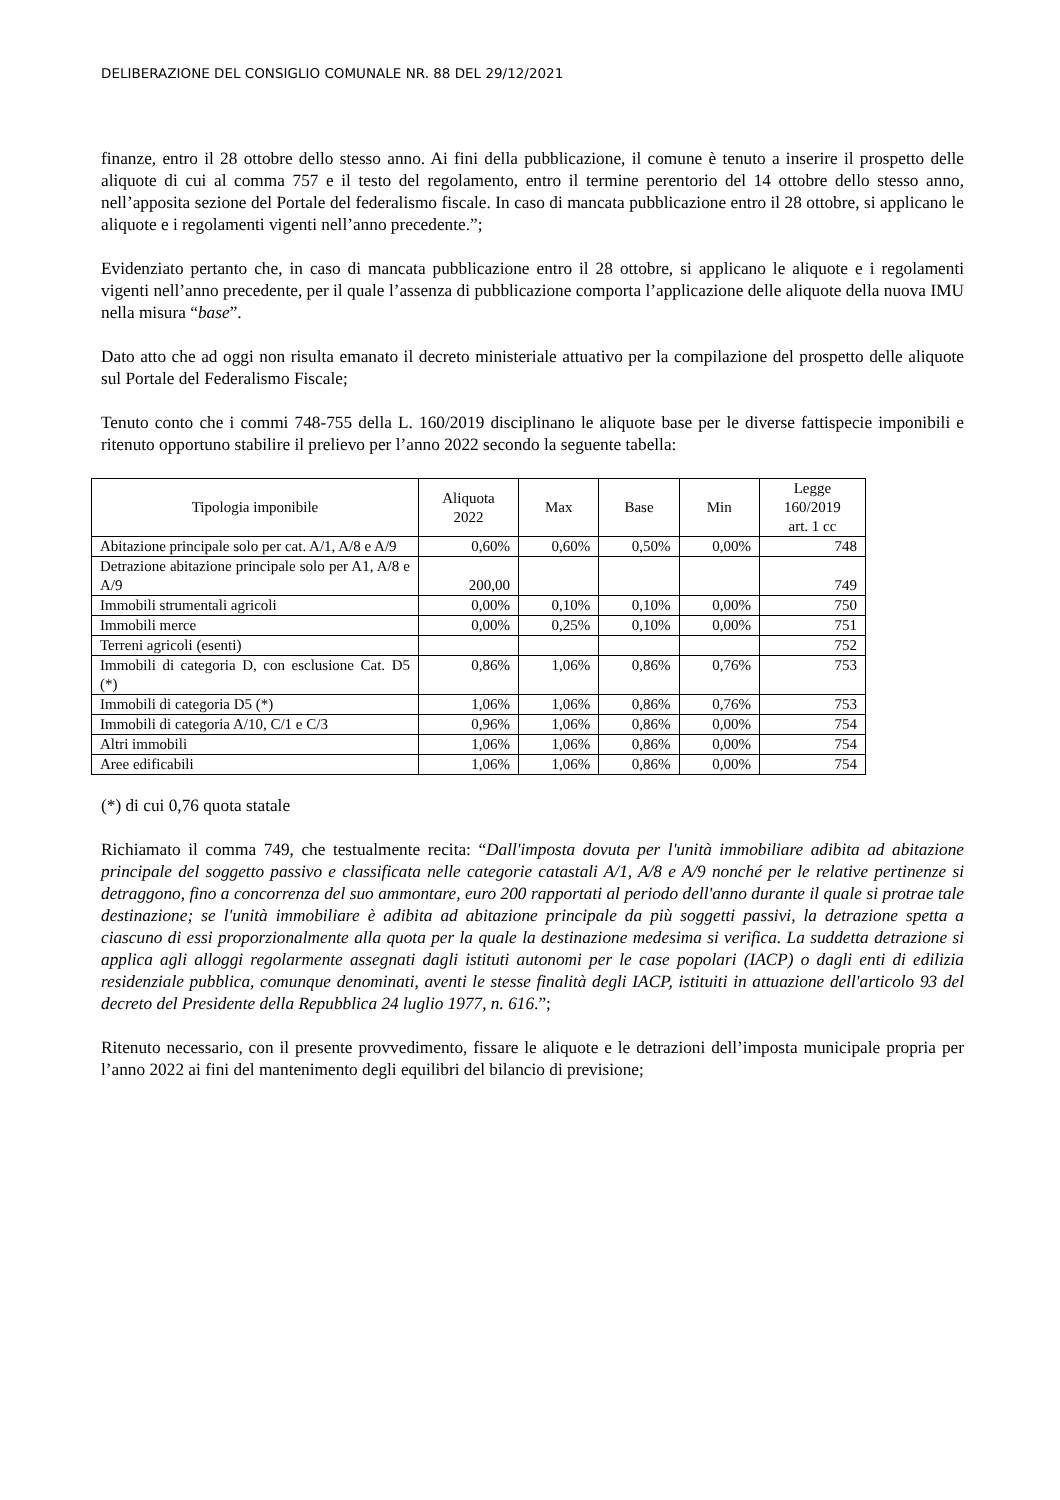DELIBERAZIONE DEL CONSIGLIO COMUNALE NR. 88 DEL 29/12/2021
finanze, entro il 28 ottobre dello stesso anno. Ai fini della pubblicazione, il comune è tenuto a inserire il prospetto delle aliquote di cui al comma 757 e il testo del regolamento, entro il termine perentorio del 14 ottobre dello stesso anno, nell’apposita sezione del Portale del federalismo fiscale. In caso di mancata pubblicazione entro il 28 ottobre, si applicano le aliquote e i regolamenti vigenti nell’anno precedente.”;
Evidenziato pertanto che, in caso di mancata pubblicazione entro il 28 ottobre, si applicano le aliquote e i regolamenti vigenti nell’anno precedente, per il quale l’assenza di pubblicazione comporta l’applicazione delle aliquote della nuova IMU nella misura “base”.
Dato atto che ad oggi non risulta emanato il decreto ministeriale attuativo per la compilazione del prospetto delle aliquote sul Portale del Federalismo Fiscale;
Tenuto conto che i commi 748-755 della L. 160/2019 disciplinano le aliquote base per le diverse fattispecie imponibili e ritenuto opportuno stabilire il prelievo per l’anno 2022 secondo la seguente tabella:
| Tipologia imponibile | Aliquota 2022 | Max | Base | Min | Legge 160/2019 art. 1 cc |
| --- | --- | --- | --- | --- | --- |
| Abitazione principale solo per cat. A/1, A/8 e A/9 | 0,60% | 0,60% | 0,50% | 0,00% | 748 |
| Detrazione abitazione principale solo per A1, A/8 e A/9 | 200,00 | | | | 749 |
| Immobili strumentali agricoli | 0,00% | 0,10% | 0,10% | 0,00% | 750 |
| Immobili merce | 0,00% | 0,25% | 0,10% | 0,00% | 751 |
| Terreni agricoli (esenti) | | | | | 752 |
| Immobili di categoria D, con esclusione Cat. D5 (*) | 0,86% | 1,06% | 0,86% | 0,76% | 753 |
| Immobili di categoria D5 (*) | 1,06% | 1,06% | 0,86% | 0,76% | 753 |
| Immobili di categoria A/10, C/1 e C/3 | 0,96% | 1,06% | 0,86% | 0,00% | 754 |
| Altri immobili | 1,06% | 1,06% | 0,86% | 0,00% | 754 |
| Aree edificabili | 1,06% | 1,06% | 0,86% | 0,00% | 754 |
(*) di cui 0,76 quota statale
Richiamato il comma 749, che testualmente recita: “Dall'imposta dovuta per l'unità immobiliare adibita ad abitazione principale del soggetto passivo e classificata nelle categorie catastali A/1, A/8 e A/9 nonché per le relative pertinenze si detraggono, fino a concorrenza del suo ammontare, euro 200 rapportati al periodo dell'anno durante il quale si protrae tale destinazione; se l'unità immobiliare è adibita ad abitazione principale da più soggetti passivi, la detrazione spetta a ciascuno di essi proporzionalmente alla quota per la quale la destinazione medesima si verifica. La suddetta detrazione si applica agli alloggi regolarmente assegnati dagli istituti autonomi per le case popolari (IACP) o dagli enti di edilizia residenziale pubblica, comunque denominati, aventi le stesse finalità degli IACP, istituiti in attuazione dell'articolo 93 del decreto del Presidente della Repubblica 24 luglio 1977, n. 616.”;
Ritenuto necessario, con il presente provvedimento, fissare le aliquote e le detrazioni dell’imposta municipale propria per l’anno 2022 ai fini del mantenimento degli equilibri del bilancio di previsione;